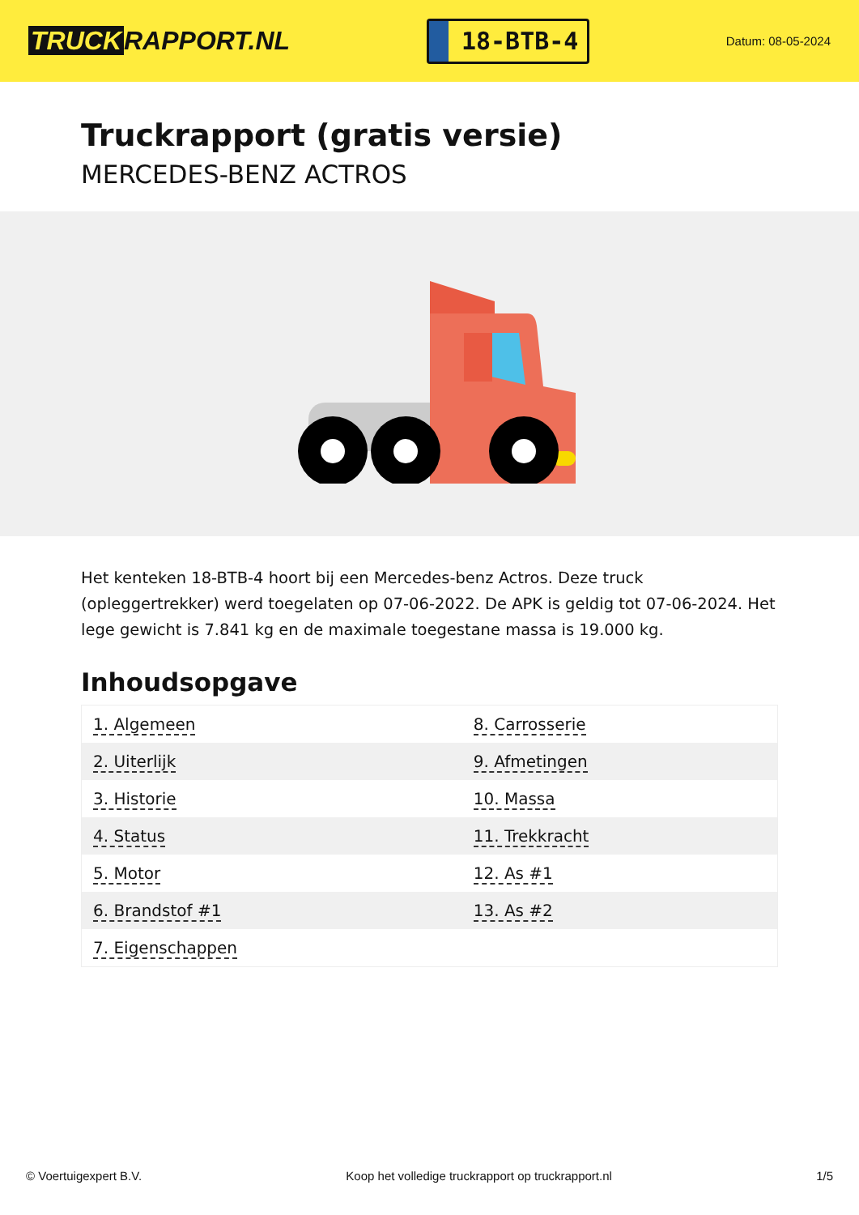TRUCK RAPPORT.NL
18-BTB-4
Datum: 08-05-2024
Truckrapport (gratis versie)
MERCEDES-BENZ ACTROS
Het kenteken 18-BTB-4 hoort bij een Mercedes-benz Actros. Deze truck (opleggertrekker) werd toegelaten op 07-06-2022. De APK is geldig tot 07-06-2024. Het lege gewicht is 7.841 kg en de maximale toegestane massa is 19.000 kg.
Inhoudsopgave
| 1. Algemeen | 8. Carrosserie |
| 2. Uiterlijk | 9. Afmetingen |
| 3. Historie | 10. Massa |
| 4. Status | 11. Trekkracht |
| 5. Motor | 12. As #1 |
| 6. Brandstof #1 | 13. As #2 |
| 7. Eigenschappen | |
© Voertuigexpert B.V. Koop het volledige truckrapport op truckrapport.nl 1/5